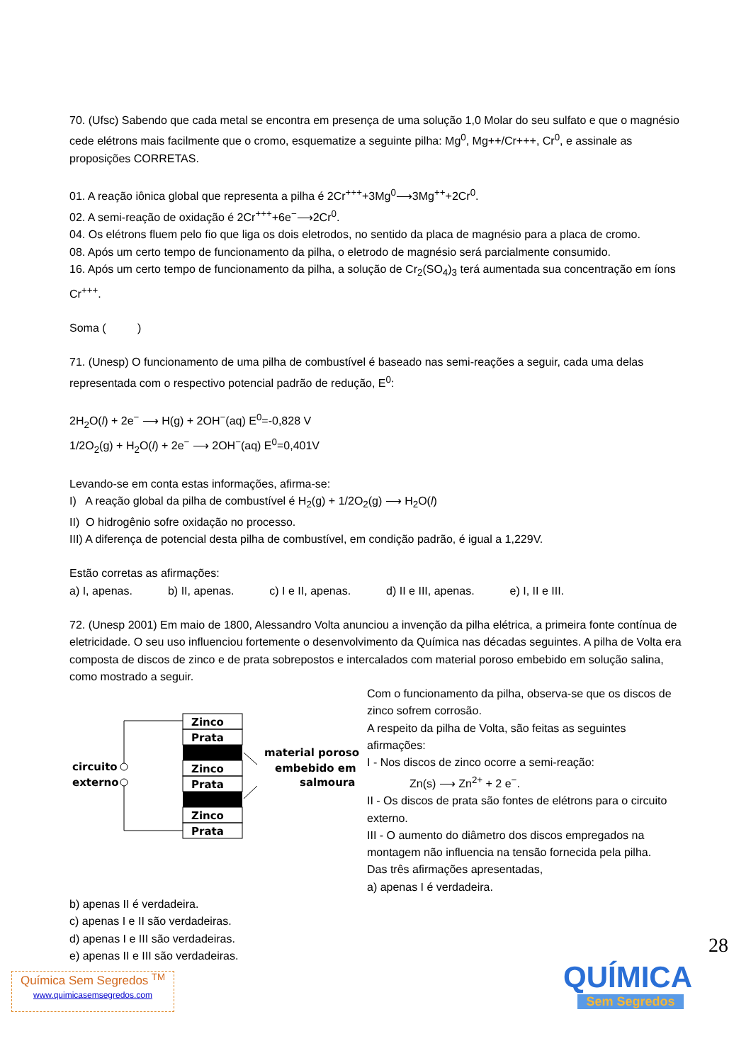70. (Ufsc) Sabendo que cada metal se encontra em presença de uma solução 1,0 Molar do seu sulfato e que o magnésio cede elétrons mais facilmente que o cromo, esquematize a seguinte pilha: Mg<sup>0</sup>, Mg++/Cr+++, Cr<sup>0</sup>, e assinale as proposições CORRETAS.
01. A reação iônica global que representa a pilha é 2Cr<sup>+++</sup>+3Mg<sup>0</sup>⟶3Mg<sup>++</sup>+2Cr<sup>0</sup>.
02. A semi-reação de oxidação é 2Cr<sup>+++</sup>+6e<sup>−</sup>⟶2Cr<sup>0</sup>.
04. Os elétrons fluem pelo fio que liga os dois eletrodos, no sentido da placa de magnésio para a placa de cromo.
08. Após um certo tempo de funcionamento da pilha, o eletrodo de magnésio será parcialmente consumido.
16. Após um certo tempo de funcionamento da pilha, a solução de Cr<sub>2</sub>(SO<sub>4</sub>)<sub>3</sub> terá aumentada sua concentração em íons Cr<sup>+++</sup>.
Soma ( )
71. (Unesp) O funcionamento de uma pilha de combustível é baseado nas semi-reações a seguir, cada uma delas representada com o respectivo potencial padrão de redução, E<sup>0</sup>:
2H<sub>2</sub>O(l) + 2e<sup>−</sup> ⟶ H(g) + 2OH<sup>−</sup>(aq) E<sup>0</sup>=-0,828 V
1/2O<sub>2</sub>(g) + H<sub>2</sub>O(l) + 2e<sup>−</sup> ⟶ 2OH<sup>−</sup>(aq) E<sup>0</sup>=0,401V
Levando-se em conta estas informações, afirma-se:
I) A reação global da pilha de combustível é H<sub>2</sub>(g) + 1/2O<sub>2</sub>(g) ⟶ H<sub>2</sub>O(l)
II) O hidrogênio sofre oxidação no processo.
III) A diferença de potencial desta pilha de combustível, em condição padrão, é igual a 1,229V.
Estão corretas as afirmações:
a) I, apenas. b) II, apenas. c) I e II, apenas. d) II e III, apenas. e) I, II e III.
72. (Unesp 2001) Em maio de 1800, Alessandro Volta anunciou a invenção da pilha elétrica, a primeira fonte contínua de eletricidade. O seu uso influenciou fortemente o desenvolvimento da Química nas décadas seguintes. A pilha de Volta era composta de discos de zinco e de prata sobrepostos e intercalados com material poroso embebido em solução salina, como mostrado a seguir.
Zinco
Prata
Zinco
Prata
Zinco
Prata
circuito
externo
material poroso
embebido em
salmoura
Com o funcionamento da pilha, observa-se que os discos de zinco sofrem corrosão.
A respeito da pilha de Volta, são feitas as seguintes afirmações:
I - Nos discos de zinco ocorre a semi-reação:
Zn(s) ⟶ Zn<sup>2+</sup> + 2 e<sup>−</sup>.
II - Os discos de prata são fontes de elétrons para o circuito externo.
III - O aumento do diâmetro dos discos empregados na montagem não influencia na tensão fornecida pela pilha.
Das três afirmações apresentadas,
a) apenas I é verdadeira.
b) apenas II é verdadeira.
c) apenas I e II são verdadeiras.
d) apenas I e III são verdadeiras.
e) apenas II e III são verdadeiras.
28
Química Sem Segredos <sup>TM</sup>
www.quimicasemsegredos.com
QUÍMICA
Sem Segredos